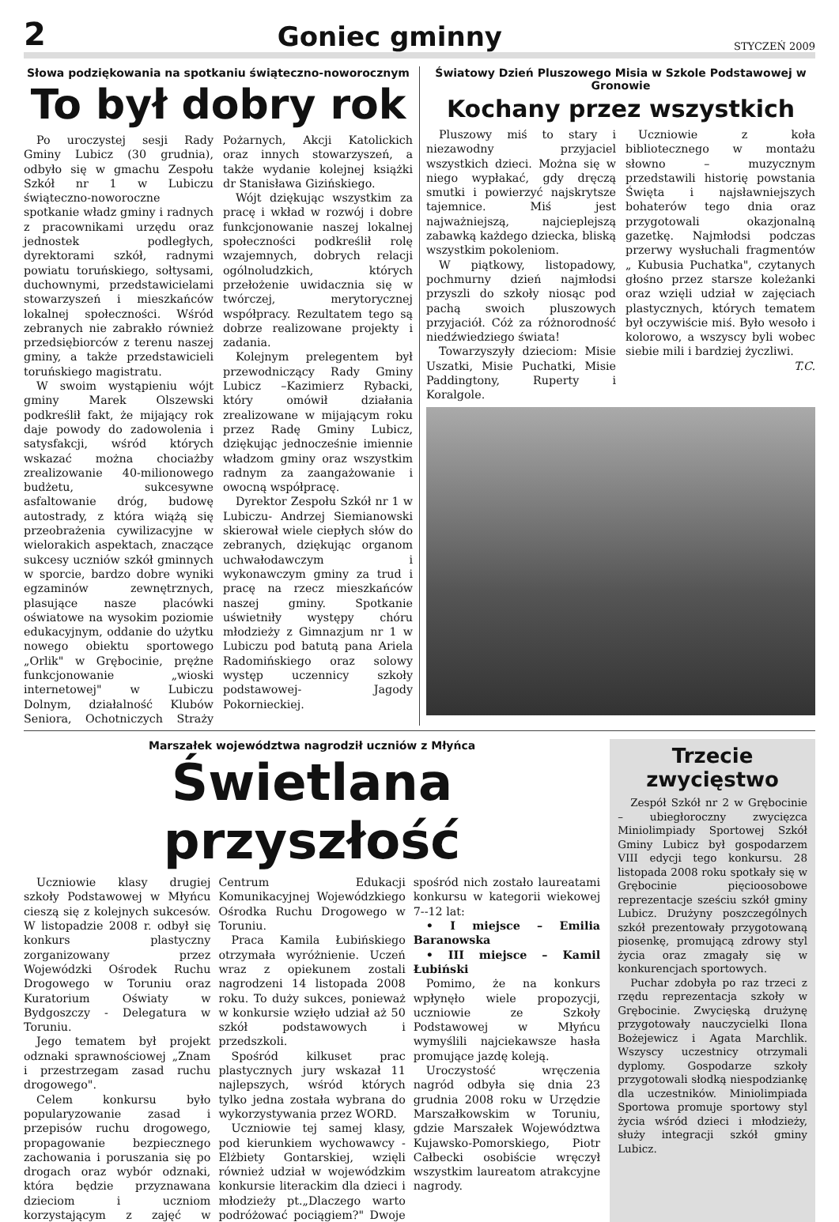2 Goniec gminny STYCZEŃ 2009
Słowa podziękowania na spotkaniu świąteczno-noworocznym
To był dobry rok
Po uroczystej sesji Rady Gminy Lubicz (30 grudnia), odbyło się w gmachu Zespołu Szkół nr 1 w Lubiczu świąteczno-noworoczne spotkanie władz gminy i radnych z pracownikami urzędu oraz jednostek podległych, dyrektorami szkół, radnymi powiatu toruńskiego, sołtysami, duchownymi, przedstawicielami stowarzyszeń i mieszkańców lokalnej społeczności. Wśród zebranych nie zabrakło również przedsiębiorców z terenu naszej gminy, a także przedstawicieli toruńskiego magistratu.
W swoim wystąpieniu wójt gminy Marek Olszewski podkreślił fakt, że mijający rok daje powody do zadowolenia i satysfakcji, wśród których wskazać można chociażby zrealizowanie 40-milionowego budżetu, sukcesywne asfaltowanie dróg, budowę autostrady, z która wiążą się przeobrażenia cywilizacyjne w wielorakich aspektach, znaczące sukcesy uczniów szkół gminnych w sporcie, bardzo dobre wyniki egzaminów zewnętrznych, plasujące nasze placówki oświatowe na wysokim poziomie edukacyjnym, oddanie do użytku nowego obiektu sportowego „Orlik" w Grębocinie, prężne funkcjonowanie „wioski internetowej" w Lubiczu Dolnym, działalność Klubów Seniora, Ochotniczych Straży Pożarnych, Akcji Katolickich oraz innych stowarzyszeń, a także wydanie kolejnej książki dr Stanisława Gizińskiego.
Wójt dziękując wszystkim za pracę i wkład w rozwój i dobre funkcjonowanie naszej lokalnej społeczności podkreślił rolę wzajemnych, dobrych relacji ogólnoludzkich, których przełożenie uwidacznia się w twórczej, merytorycznej współpracy. Rezultatem tego są dobrze realizowane projekty i zadania.
Kolejnym prelegentem był przewodniczący Rady Gminy Lubicz –Kazimierz Rybacki, który omówił działania zrealizowane w mijającym roku przez Radę Gminy Lubicz, dziękując jednocześnie imiennie władzom gminy oraz wszystkim radnym za zaangażowanie i owocną współpracę.
Dyrektor Zespołu Szkół nr 1 w Lubiczu- Andrzej Siemianowski skierował wiele ciepłych słów do zebranych, dziękując organom uchwałodawczym i wykonawczym gminy za trud i pracę na rzecz mieszkańców naszej gminy. Spotkanie uświetniły występy chóru młodzieży z Gimnazjum nr 1 w Lubiczu pod batutą pana Ariela Radomińskiego oraz solowy występ uczennicy szkoły podstawowej- Jagody Pokornieckiej.
Światowy Dzień Pluszowego Misia w Szkole Podstawowej w Gronowie
Kochany przez wszystkich
Pluszowy miś to stary i niezawodny przyjaciel wszystkich dzieci. Można się w niego wypłakać, gdy dręczą smutki i powierzyć najskrytsze tajemnice. Miś jest najważniejszą, najcieplejszą zabawką każdego dziecka, bliską wszystkim pokoleniom.
W piątkowy, listopadowy, pochmurny dzień najmłodsi przyszli do szkoły niosąc pod pachą swoich pluszowych przyjaciół. Cóż za różnorodność niedźwiedziego świata!
Towarzyszyły dzieciom: Misie Uszatki, Misie Puchatki, Misie Paddingtony, Ruperty i Koralgole.
Uczniowie z koła bibliotecznego w montażu słowno – muzycznym przedstawili historię powstania Święta i najsławniejszych bohaterów tego dnia oraz przygotowali okazjonalną gazetkę. Najmłodsi podczas przerwy wysłuchali fragmentów „ Kubusia Puchatka", czytanych głośno przez starsze koleżanki oraz wzięli udział w zajęciach plastycznych, których tematem był oczywiście miś. Było wesoło i kolorowo, a wszyscy byli wobec siebie mili i bardziej życzliwi.
T.C.
Marszałek województwa nagrodził uczniów z Młyńca
Świetlana przyszłość
Uczniowie klasy drugiej szkoły Podstawowej w Młyńcu cieszą się z kolejnych sukcesów. W listopadzie 2008 r. odbył się konkurs plastyczny zorganizowany przez Wojewódzki Ośrodek Ruchu Drogowego w Toruniu oraz Kuratorium Oświaty w Bydgoszczy - Delegatura w Toruniu.
Jego tematem był projekt odznaki sprawnościowej „Znam i przestrzegam zasad ruchu drogowego".
Celem konkursu było popularyzowanie zasad i przepisów ruchu drogowego, propagowanie bezpiecznego zachowania i poruszania się po drogach oraz wybór odznaki, która będzie przyznawana dzieciom i uczniom korzystającym z zajęć w Centrum Edukacji Komunikacyjnej Wojewódzkiego Ośrodka Ruchu Drogowego w Toruniu.
Praca Kamila Łubińskiego otrzymała wyróżnienie. Uczeń wraz z opiekunem zostali nagrodzeni 14 listopada 2008 roku. To duży sukces, ponieważ w konkursie wzięło udział aż 50 szkół podstawowych i przedszkoli.
Spośród kilkuset prac plastycznych jury wskazał 11 najlepszych, wśród których tylko jedna została wybrana do wykorzystywania przez WORD.
Uczniowie tej samej klasy, pod kierunkiem wychowawcy - Elżbiety Gontarskiej, wzięli również udział w wojewódzkim konkursie literackim dla dzieci i młodzieży pt.„Dlaczego warto podróżować pociągiem?" Dwoje spośród nich zostało laureatami konkursu w kategorii wiekowej 7--12 lat:
• I miejsce – Emilia Baranowska
• III miejsce – Kamil Łubiński
Pomimo, że na konkurs wpłynęło wiele propozycji, uczniowie ze Szkoły Podstawowej w Młyńcu wymyślili najciekawsze hasła promujące jazdę koleją.
Uroczystość wręczenia nagród odbyła się dnia 23 grudnia 2008 roku w Urzędzie Marszałkowskim w Toruniu, gdzie Marszałek Województwa Kujawsko-Pomorskiego, Piotr Całbecki osobiście wręczył wszystkim laureatom atrakcyjne nagrody.
Trzecie zwycięstwo
Zespół Szkół nr 2 w Grębocinie – ubiegłoroczny zwycięzca Miniolimpiady Sportowej Szkół Gminy Lubicz był gospodarzem VIII edycji tego konkursu. 28 listopada 2008 roku spotkały się w Grębocinie pięcioosobowe reprezentacje sześciu szkół gminy Lubicz. Drużyny poszczególnych szkół prezentowały przygotowaną piosenkę, promującą zdrowy styl życia oraz zmagały się w konkurencjach sportowych.
Puchar zdobyła po raz trzeci z rzędu reprezentacja szkoły w Grębocinie. Zwycięską drużynę przygotowały nauczycielki Ilona Bożejewicz i Agata Marchlik. Wszyscy uczestnicy otrzymali dyplomy. Gospodarze szkoły przygotowali słodką niespodziankę dla uczestników. Miniolimpiada Sportowa promuje sportowy styl życia wśród dzieci i młodzieży, służy integracji szkół gminy Lubicz.